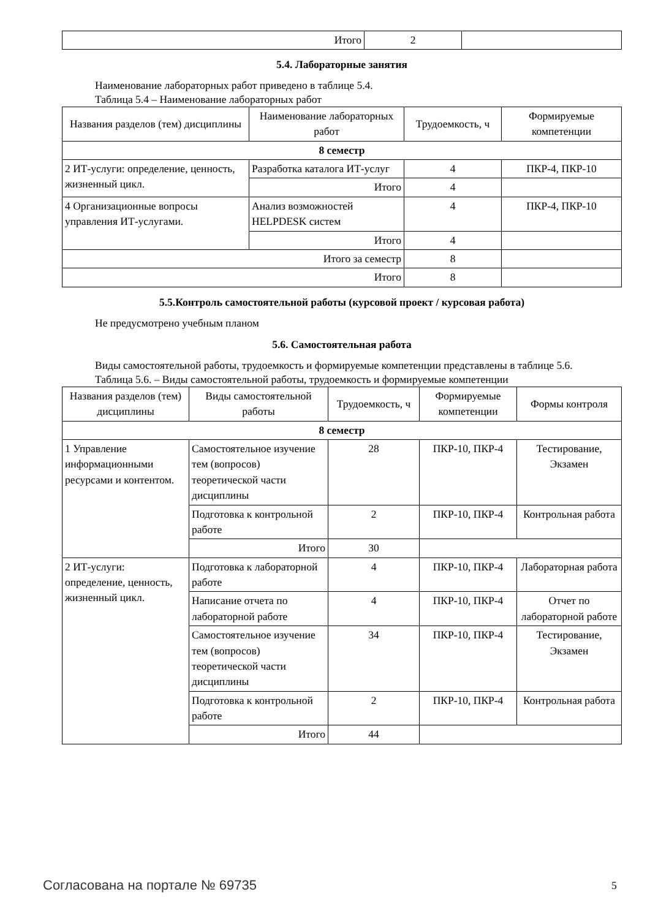| Итого | 2 | |
5.4. Лабораторные занятия
Наименование лабораторных работ приведено в таблице 5.4.
Таблица 5.4 – Наименование лабораторных работ
| Названия разделов (тем) дисциплины | Наименование лабораторных работ | Трудоемкость, ч | Формируемые компетенции |
| --- | --- | --- | --- |
| 8 семестр | | | |
| 2 ИТ-услуги: определение, ценность, жизненный цикл. | Разработка каталога ИТ-услуг | 4 | ПКР-4, ПКР-10 |
| | Итого | 4 | |
| 4 Организационные вопросы управления ИТ-услугами. | Анализ возможностей HELPDESK систем | 4 | ПКР-4, ПКР-10 |
| | Итого | 4 | |
| Итого за семестр | | 8 | |
| Итого | | 8 | |
5.5.Контроль самостоятельной работы (курсовой проект / курсовая работа)
Не предусмотрено учебным планом
5.6. Самостоятельная работа
Виды самостоятельной работы, трудоемкость и формируемые компетенции представлены в таблице 5.6.
Таблица 5.6. – Виды самостоятельной работы, трудоемкость и формируемые компетенции
| Названия разделов (тем) дисциплины | Виды самостоятельной работы | Трудоемкость, ч | Формируемые компетенции | Формы контроля |
| --- | --- | --- | --- | --- |
| 8 семестр | | | | |
| 1 Управление информационными ресурсами и контентом. | Самостоятельное изучение тем (вопросов) теоретической части дисциплины | 28 | ПКР-10, ПКР-4 | Тестирование, Экзамен |
| | Подготовка к контрольной работе | 2 | ПКР-10, ПКР-4 | Контрольная работа |
| | Итого | 30 | | |
| 2 ИТ-услуги: определение, ценность, жизненный цикл. | Подготовка к лабораторной работе | 4 | ПКР-10, ПКР-4 | Лабораторная работа |
| | Написание отчета по лабораторной работе | 4 | ПКР-10, ПКР-4 | Отчет по лабораторной работе |
| | Самостоятельное изучение тем (вопросов) теоретической части дисциплины | 34 | ПКР-10, ПКР-4 | Тестирование, Экзамен |
| | Подготовка к контрольной работе | 2 | ПКР-10, ПКР-4 | Контрольная работа |
| | Итого | 44 | | |
Согласована на портале № 69735 5